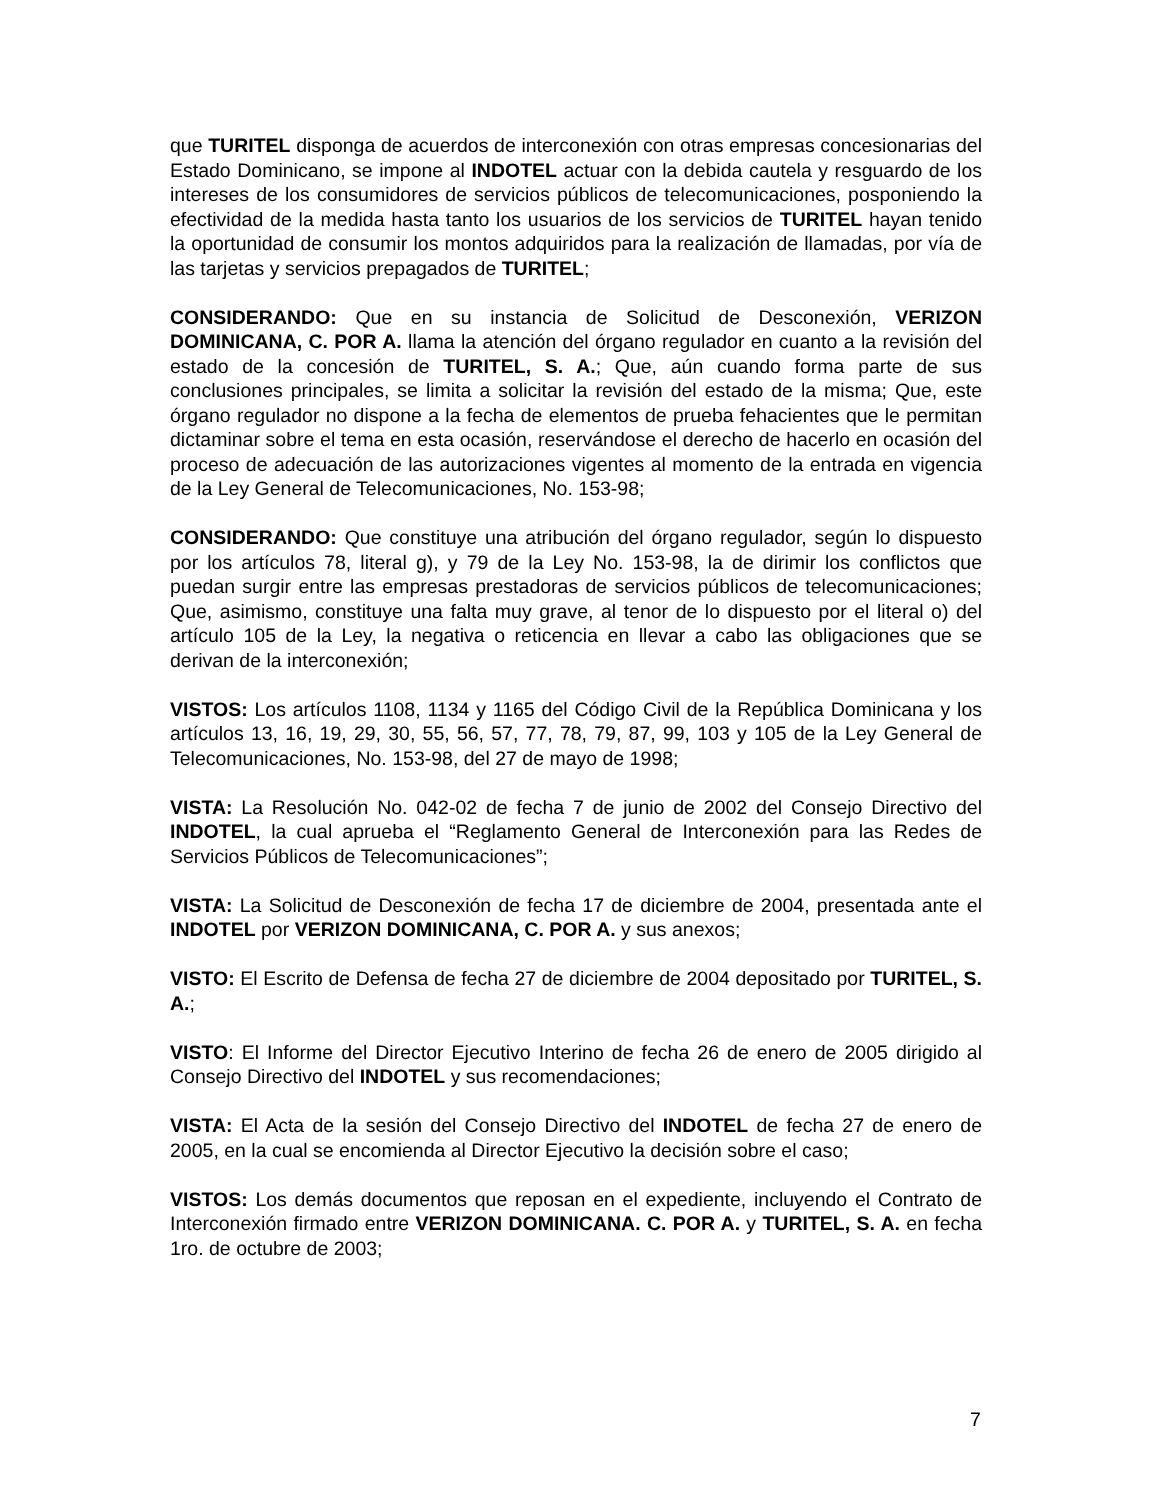que TURITEL disponga de acuerdos de interconexión con otras empresas concesionarias del Estado Dominicano, se impone al INDOTEL actuar con la debida cautela y resguardo de los intereses de los consumidores de servicios públicos de telecomunicaciones, posponiendo la efectividad de la medida hasta tanto los usuarios de los servicios de TURITEL hayan tenido la oportunidad de consumir los montos adquiridos para la realización de llamadas, por vía de las tarjetas y servicios prepagados de TURITEL;
CONSIDERANDO: Que en su instancia de Solicitud de Desconexión, VERIZON DOMINICANA, C. POR A. llama la atención del órgano regulador en cuanto a la revisión del estado de la concesión de TURITEL, S. A.; Que, aún cuando forma parte de sus conclusiones principales, se limita a solicitar la revisión del estado de la misma; Que, este órgano regulador no dispone a la fecha de elementos de prueba fehacientes que le permitan dictaminar sobre el tema en esta ocasión, reservándose el derecho de hacerlo en ocasión del proceso de adecuación de las autorizaciones vigentes al momento de la entrada en vigencia de la Ley General de Telecomunicaciones, No. 153-98;
CONSIDERANDO: Que constituye una atribución del órgano regulador, según lo dispuesto por los artículos 78, literal g), y 79 de la Ley No. 153-98, la de dirimir los conflictos que puedan surgir entre las empresas prestadoras de servicios públicos de telecomunicaciones; Que, asimismo, constituye una falta muy grave, al tenor de lo dispuesto por el literal o) del artículo 105 de la Ley, la negativa o reticencia en llevar a cabo las obligaciones que se derivan de la interconexión;
VISTOS: Los artículos 1108, 1134 y 1165 del Código Civil de la República Dominicana y los artículos 13, 16, 19, 29, 30, 55, 56, 57, 77, 78, 79, 87, 99, 103 y 105 de la Ley General de Telecomunicaciones, No. 153-98, del 27 de mayo de 1998;
VISTA: La Resolución No. 042-02 de fecha 7 de junio de 2002 del Consejo Directivo del INDOTEL, la cual aprueba el “Reglamento General de Interconexión para las Redes de Servicios Públicos de Telecomunicaciones”;
VISTA: La Solicitud de Desconexión de fecha 17 de diciembre de 2004, presentada ante el INDOTEL por VERIZON DOMINICANA, C. POR A. y sus anexos;
VISTO: El Escrito de Defensa de fecha 27 de diciembre de 2004 depositado por TURITEL, S. A.;
VISTO: El Informe del Director Ejecutivo Interino de fecha 26 de enero de 2005 dirigido al Consejo Directivo del INDOTEL y sus recomendaciones;
VISTA: El Acta de la sesión del Consejo Directivo del INDOTEL de fecha 27 de enero de 2005, en la cual se encomienda al Director Ejecutivo la decisión sobre el caso;
VISTOS: Los demás documentos que reposan en el expediente, incluyendo el Contrato de Interconexión firmado entre VERIZON DOMINICANA. C. POR A. y TURITEL, S. A. en fecha 1ro. de octubre de 2003;
7